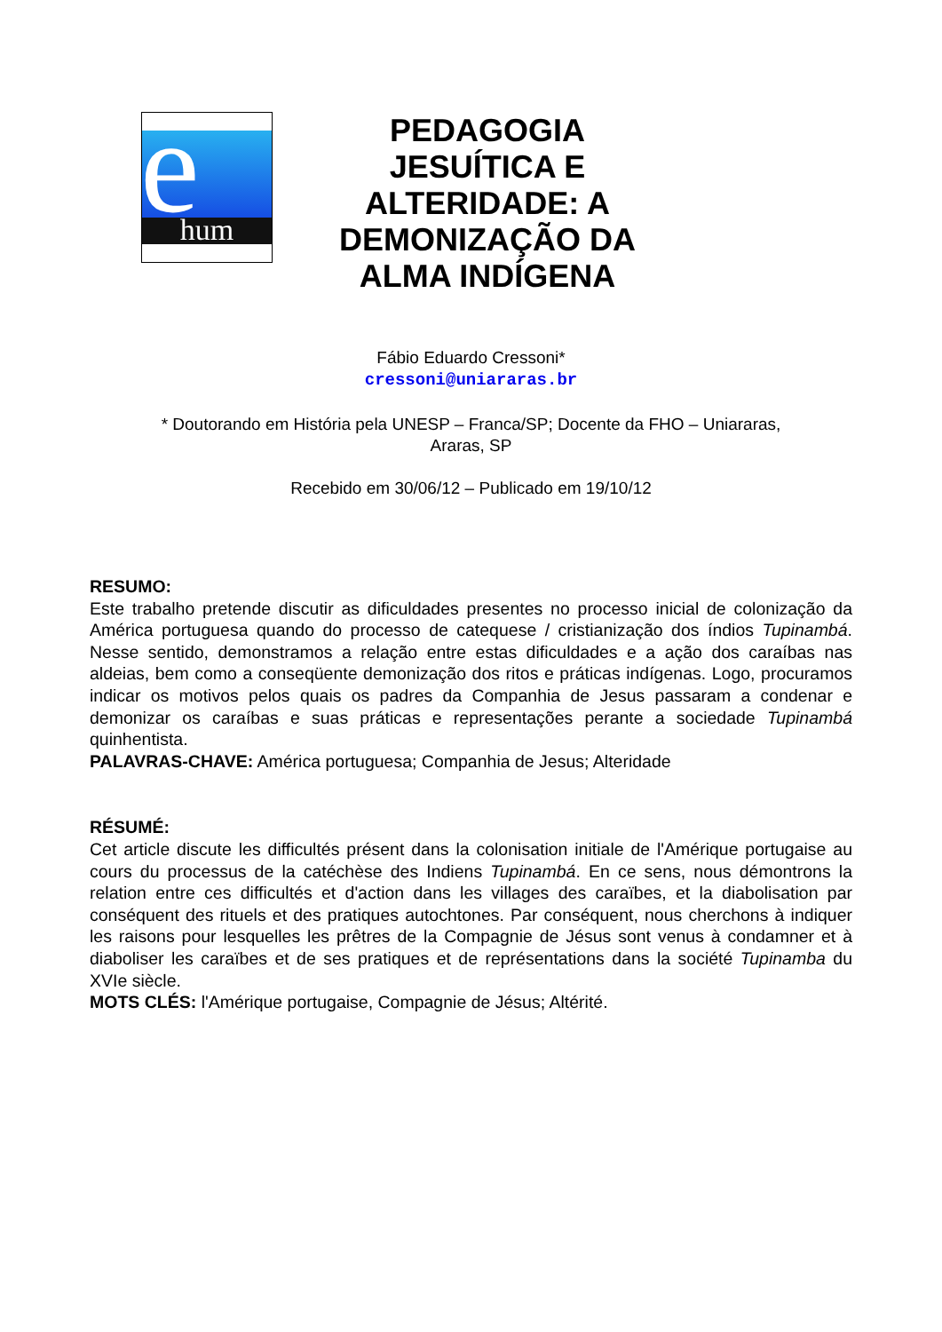e hum
PEDAGOGIA JESUÍTICA E ALTERIDADE: A DEMONIZAÇÃO DA ALMA INDÍGENA
Fábio Eduardo Cressoni*
cressoni@uniararas.br
* Doutorando em História pela UNESP – Franca/SP; Docente da FHO – Uniararas,
Araras, SP
Recebido em 30/06/12 – Publicado em 19/10/12
RESUMO:
Este trabalho pretende discutir as dificuldades presentes no processo inicial de colonização da América portuguesa quando do processo de catequese / cristianização dos índios Tupinambá. Nesse sentido, demonstramos a relação entre estas dificuldades e a ação dos caraíbas nas aldeias, bem como a conseqüente demonização dos ritos e práticas indígenas. Logo, procuramos indicar os motivos pelos quais os padres da Companhia de Jesus passaram a condenar e demonizar os caraíbas e suas práticas e representações perante a sociedade Tupinambá quinhentista.
PALAVRAS-CHAVE: América portuguesa; Companhia de Jesus; Alteridade
RÉSUMÉ:
Cet article discute les difficultés présent dans la colonisation initiale de l'Amérique portugaise au cours du processus de la catéchèse des Indiens Tupinambá. En ce sens, nous démontrons la relation entre ces difficultés et d'action dans les villages des caraïbes, et la diabolisation par conséquent des rituels et des pratiques autochtones. Par conséquent, nous cherchons à indiquer les raisons pour lesquelles les prêtres de la Compagnie de Jésus sont venus à condamner et à diaboliser les caraïbes et de ses pratiques et de représentations dans la société Tupinamba du XVIe siècle.
MOTS CLÉS: l'Amérique portugaise, Compagnie de Jésus; Altérité.